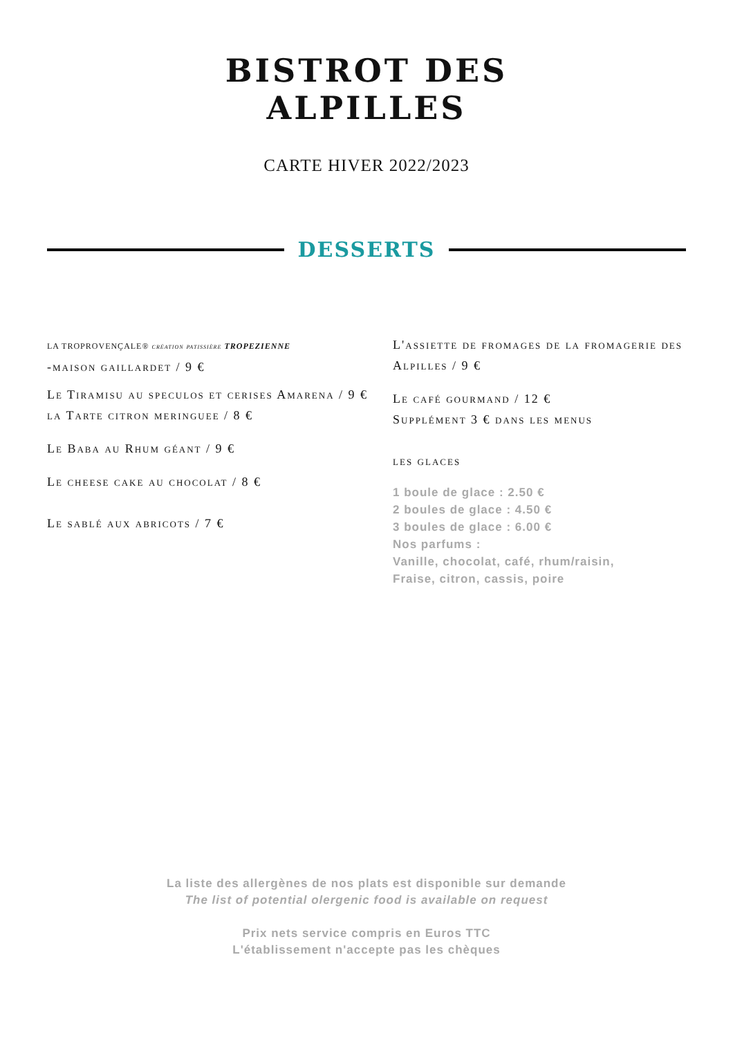BISTROT DES
ALPILLES
CARTE HIVER 2022/2023
DESSERTS
LA TROPROVENÇALE® création patissière TROPEZIENNE
-maison gaillardet / 9 €
Le Tiramisu au speculos et cerises Amarena / 9 €
la Tarte citron meringuee / 8 €
Le Baba au Rhum géant / 9 €
Le cheese cake au chocolat / 8 €
Le sablé aux abricots / 7 €
L'assiette de fromages de la fromagerie des Alpilles / 9 €
Le café gourmand / 12 €
Supplément 3 € dans les menus
les glaces
1 boule de glace : 2.50 €
2 boules de glace : 4.50 €
3 boules de glace : 6.00 €
Nos parfums :
Vanille, chocolat, café, rhum/raisin,
Fraise, citron, cassis, poire
La liste des allergènes de nos plats est disponible sur demande
The list of potential olergenic food is available on request
Prix nets service compris en Euros TTC
L'établissement n'accepte pas les chèques